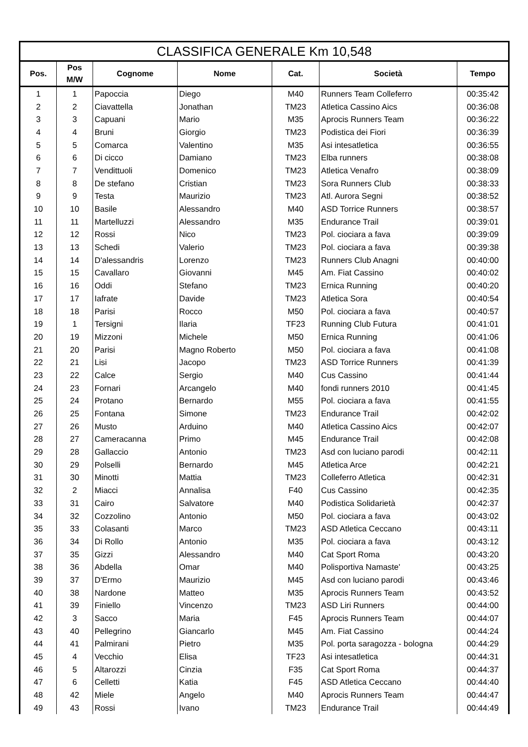| CLASSIFICA GENERALE Km 10,548 | | | | | | |
| --- | --- | --- | --- | --- | --- | --- |
| Pos. | Pos M/W | Cognome | Nome | Cat. | Società | Tempo |
| 1 | 1 | Papoccia | Diego | M40 | Runners Team Colleferro | 00:35:42 |
| 2 | 2 | Ciavattella | Jonathan | TM23 | Atletica Cassino Aics | 00:36:08 |
| 3 | 3 | Capuani | Mario | M35 | Aprocis Runners Team | 00:36:22 |
| 4 | 4 | Bruni | Giorgio | TM23 | Podistica dei Fiori | 00:36:39 |
| 5 | 5 | Comarca | Valentino | M35 | Asi intesatletica | 00:36:55 |
| 6 | 6 | Di cicco | Damiano | TM23 | Elba runners | 00:38:08 |
| 7 | 7 | Vendittuoli | Domenico | TM23 | Atletica Venafro | 00:38:09 |
| 8 | 8 | De stefano | Cristian | TM23 | Sora Runners Club | 00:38:33 |
| 9 | 9 | Testa | Maurizio | TM23 | Atl. Aurora Segni | 00:38:52 |
| 10 | 10 | Basile | Alessandro | M40 | ASD Torrice Runners | 00:38:57 |
| 11 | 11 | Martelluzzi | Alessandro | M35 | Endurance Trail | 00:39:01 |
| 12 | 12 | Rossi | Nico | TM23 | Pol. ciociara a fava | 00:39:09 |
| 13 | 13 | Schedi | Valerio | TM23 | Pol. ciociara a fava | 00:39:38 |
| 14 | 14 | D'alessandris | Lorenzo | TM23 | Runners Club Anagni | 00:40:00 |
| 15 | 15 | Cavallaro | Giovanni | M45 | Am. Fiat Cassino | 00:40:02 |
| 16 | 16 | Oddi | Stefano | TM23 | Ernica Running | 00:40:20 |
| 17 | 17 | Iafrate | Davide | TM23 | Atletica Sora | 00:40:54 |
| 18 | 18 | Parisi | Rocco | M50 | Pol. ciociara a fava | 00:40:57 |
| 19 | 1 | Tersigni | Ilaria | TF23 | Running Club Futura | 00:41:01 |
| 20 | 19 | Mizzoni | Michele | M50 | Ernica Running | 00:41:06 |
| 21 | 20 | Parisi | Magno Roberto | M50 | Pol. ciociara a fava | 00:41:08 |
| 22 | 21 | Lisi | Jacopo | TM23 | ASD Torrice Runners | 00:41:39 |
| 23 | 22 | Calce | Sergio | M40 | Cus Cassino | 00:41:44 |
| 24 | 23 | Fornari | Arcangelo | M40 | fondi runners 2010 | 00:41:45 |
| 25 | 24 | Protano | Bernardo | M55 | Pol. ciociara a fava | 00:41:55 |
| 26 | 25 | Fontana | Simone | TM23 | Endurance Trail | 00:42:02 |
| 27 | 26 | Musto | Arduino | M40 | Atletica Cassino Aics | 00:42:07 |
| 28 | 27 | Cameracanna | Primo | M45 | Endurance Trail | 00:42:08 |
| 29 | 28 | Gallaccio | Antonio | TM23 | Asd con luciano parodi | 00:42:11 |
| 30 | 29 | Polselli | Bernardo | M45 | Atletica Arce | 00:42:21 |
| 31 | 30 | Minotti | Mattia | TM23 | Colleferro Atletica | 00:42:31 |
| 32 | 2 | Miacci | Annalisa | F40 | Cus Cassino | 00:42:35 |
| 33 | 31 | Cairo | Salvatore | M40 | Podistica Solidarietà | 00:42:37 |
| 34 | 32 | Cozzolino | Antonio | M50 | Pol. ciociara a fava | 00:43:02 |
| 35 | 33 | Colasanti | Marco | TM23 | ASD Atletica Ceccano | 00:43:11 |
| 36 | 34 | Di Rollo | Antonio | M35 | Pol. ciociara a fava | 00:43:12 |
| 37 | 35 | Gizzi | Alessandro | M40 | Cat Sport Roma | 00:43:20 |
| 38 | 36 | Abdella | Omar | M40 | Polisportiva Namaste' | 00:43:25 |
| 39 | 37 | D'Ermo | Maurizio | M45 | Asd con luciano parodi | 00:43:46 |
| 40 | 38 | Nardone | Matteo | M35 | Aprocis Runners Team | 00:43:52 |
| 41 | 39 | Finiello | Vincenzo | TM23 | ASD Liri Runners | 00:44:00 |
| 42 | 3 | Sacco | Maria | F45 | Aprocis Runners Team | 00:44:07 |
| 43 | 40 | Pellegrino | Giancarlo | M45 | Am. Fiat Cassino | 00:44:24 |
| 44 | 41 | Palmirani | Pietro | M35 | Pol. porta saragozza - bologna | 00:44:29 |
| 45 | 4 | Vecchio | Elisa | TF23 | Asi intesatletica | 00:44:31 |
| 46 | 5 | Altarozzi | Cinzia | F35 | Cat Sport Roma | 00:44:37 |
| 47 | 6 | Celletti | Katia | F45 | ASD Atletica Ceccano | 00:44:40 |
| 48 | 42 | Miele | Angelo | M40 | Aprocis Runners Team | 00:44:47 |
| 49 | 43 | Rossi | Ivano | TM23 | Endurance Trail | 00:44:49 |